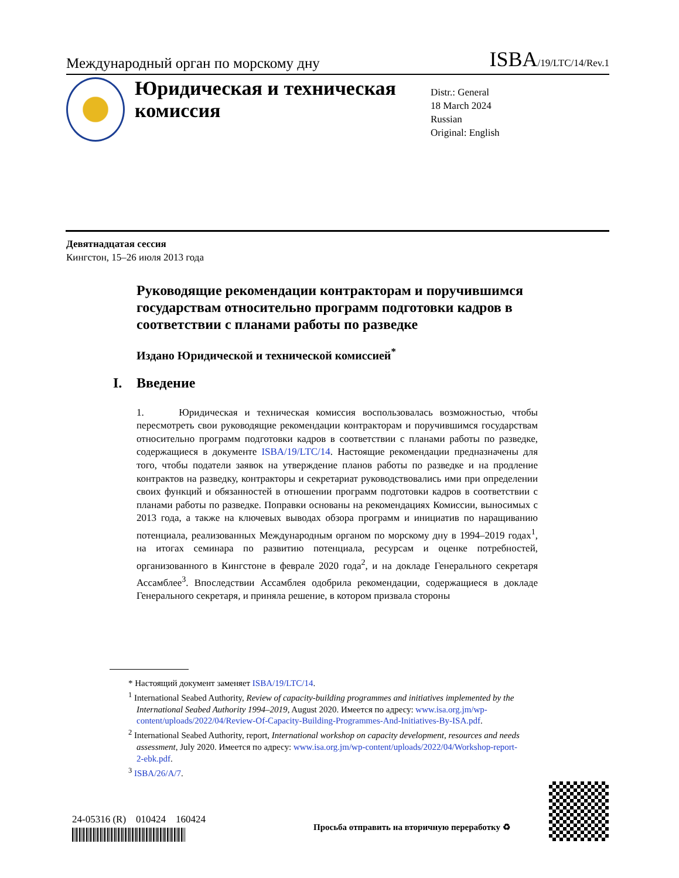Международный орган по морскому дну ISBA/19/LTC/14/Rev.1
Юридическая и техническая комиссия
Distr.: General
18 March 2024
Russian
Original: English
Девятнадцатая сессия
Кингстон, 15–26 июля 2013 года
Руководящие рекомендации контракторам и поручившимся государствам относительно программ подготовки кадров в соответствии с планами работы по разведке
Издано Юридической и технической комиссией<sup>*</sup>
I. Введение
1. Юридическая и техническая комиссия воспользовалась возможностью, чтобы пересмотреть свои руководящие рекомендации контракторам и поручившимся государствам относительно программ подготовки кадров в соответствии с планами работы по разведке, содержащиеся в документе ISBA/19/LTC/14. Настоящие рекомендации предназначены для того, чтобы податели заявок на утверждение планов работы по разведке и на продление контрактов на разведку, контракторы и секретариат руководствовались ими при определении своих функций и обязанностей в отношении программ подготовки кадров в соответствии с планами работы по разведке. Поправки основаны на рекомендациях Комиссии, выносимых с 2013 года, а также на ключевых выводах обзора программ и инициатив по наращиванию потенциала, реализованных Международным органом по морскому дну в 1994–2019 годах<sup>1</sup>, на итогах семинара по развитию потенциала, ресурсам и оценке потребностей, организованного в Кингстоне в феврале 2020 года<sup>2</sup>, и на докладе Генерального секретаря Ассамблее<sup>3</sup>. Впоследствии Ассамблея одобрила рекомендации, содержащиеся в докладе Генерального секретаря, и приняла решение, в котором призвала стороны
* Настоящий документ заменяет ISBA/19/LTC/14.
<sup>1</sup> International Seabed Authority, Review of capacity-building programmes and initiatives implemented by the International Seabed Authority 1994–2019, August 2020. Имеется по адресу: www.isa.org.jm/wp-content/uploads/2022/04/Review-Of-Capacity-Building-Programmes-And-Initiatives-By-ISA.pdf.
<sup>2</sup> International Seabed Authority, report, International workshop on capacity development, resources and needs assessment, July 2020. Имеется по адресу: www.isa.org.jm/wp-content/uploads/2022/04/Workshop-report-2-ebk.pdf.
<sup>3</sup> ISBA/26/A/7.
24-05316 (R) 010424 160424
Просьба отправить на вторичную переработку ♻